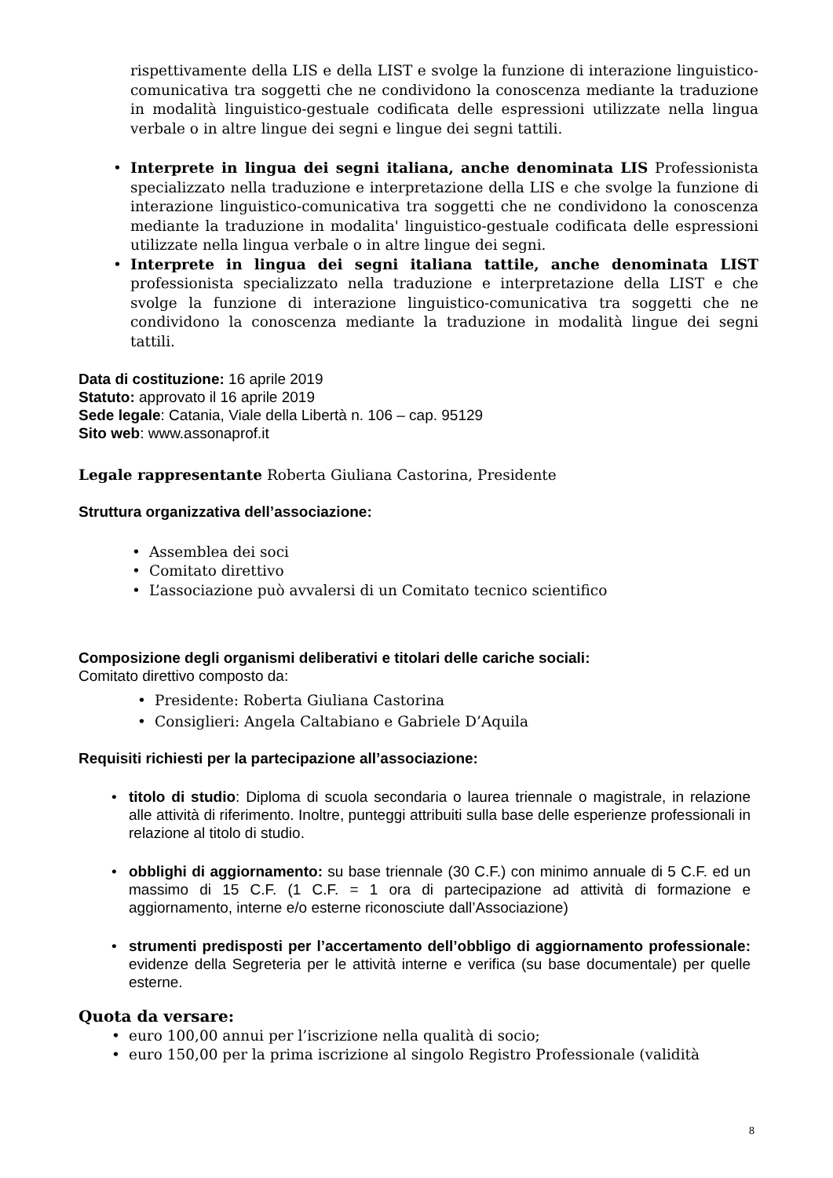rispettivamente della LIS e della LIST e svolge la funzione di interazione linguistico-comunicativa tra soggetti che ne condividono la conoscenza mediante la traduzione in modalità linguistico-gestuale codificata delle espressioni utilizzate nella lingua verbale o in altre lingue dei segni e lingue dei segni tattili.
• Interprete in lingua dei segni italiana, anche denominata LIS Professionista specializzato nella traduzione e interpretazione della LIS e che svolge la funzione di interazione linguistico-comunicativa tra soggetti che ne condividono la conoscenza mediante la traduzione in modalita' linguistico-gestuale codificata delle espressioni utilizzate nella lingua verbale o in altre lingue dei segni.
• Interprete in lingua dei segni italiana tattile, anche denominata LIST professionista specializzato nella traduzione e interpretazione della LIST e che svolge la funzione di interazione linguistico-comunicativa tra soggetti che ne condividono la conoscenza mediante la traduzione in modalità lingue dei segni tattili.
Data di costituzione: 16 aprile 2019
Statuto: approvato il 16 aprile 2019
Sede legale: Catania, Viale della Libertà n. 106 – cap. 95129
Sito web: www.assonaprof.it
Legale rappresentante Roberta Giuliana Castorina, Presidente
Struttura organizzativa dell’associazione:
• Assemblea dei soci
• Comitato direttivo
• L’associazione può avvalersi di un Comitato tecnico scientifico
Composizione degli organismi deliberativi e titolari delle cariche sociali:
Comitato direttivo composto da:
• Presidente: Roberta Giuliana Castorina
• Consiglieri: Angela Caltabiano e Gabriele D’Aquila
Requisiti richiesti per la partecipazione all’associazione:
• titolo di studio: Diploma di scuola secondaria o laurea triennale o magistrale, in relazione alle attività di riferimento. Inoltre, punteggi attribuiti sulla base delle esperienze professionali in relazione al titolo di studio.
• obblighi di aggiornamento: su base triennale (30 C.F.) con minimo annuale di 5 C.F. ed un massimo di 15 C.F. (1 C.F. = 1 ora di partecipazione ad attività di formazione e aggiornamento, interne e/o esterne riconosciute dall’Associazione)
• strumenti predisposti per l’accertamento dell’obbligo di aggiornamento professionale: evidenze della Segreteria per le attività interne e verifica (su base documentale) per quelle esterne.
Quota da versare:
• euro 100,00 annui per l’iscrizione nella qualità di socio;
• euro 150,00 per la prima iscrizione al singolo Registro Professionale (validità
8